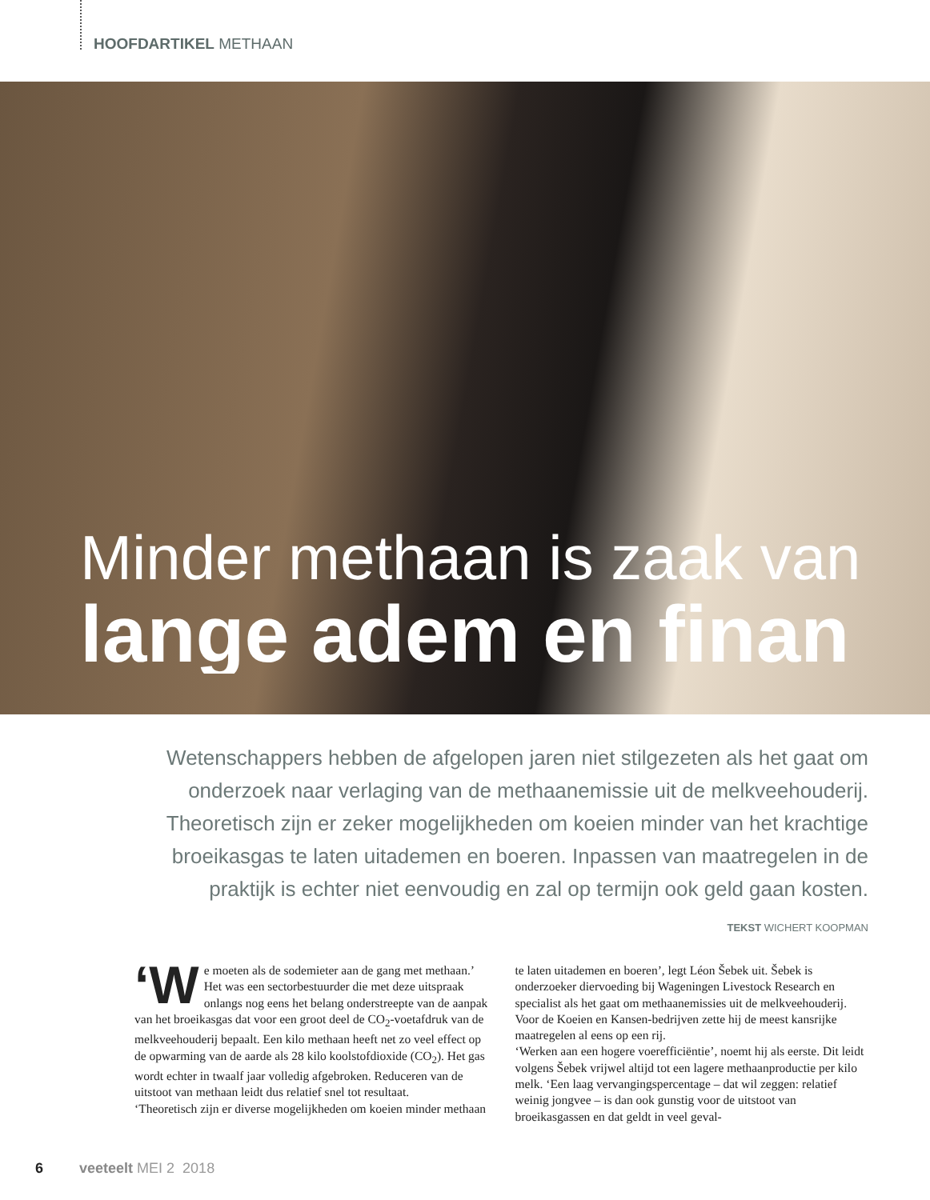HOOFDARTIKEL METHAAN
Minder methaan is zaak van
lange adem en finan
Wetenschappers hebben de afgelopen jaren niet stilgezeten als het gaat om onderzoek naar verlaging van de methaanemissie uit de melkveehouderij. Theoretisch zijn er zeker mogelijkheden om koeien minder van het krachtige broeikasgas te laten uitademen en boeren. Inpassen van maatregelen in de praktijk is echter niet eenvoudig en zal op termijn ook geld gaan kosten.
TEKST WICHERT KOOPMAN
‘W e moeten als de sodemieter aan de gang met methaan.’ Het was een sectorbestuurder die met deze uitspraak onlangs nog eens het belang onderstreepte van de aanpak van het broeikasgas dat voor een groot deel de CO<sub>2</sub>-voetafdruk van de melkveehouderij bepaalt. Een kilo methaan heeft net zo veel effect op de opwarming van de aarde als 28 kilo koolstofdioxide (CO<sub>2</sub>). Het gas wordt echter in twaalf jaar volledig afgebroken. Reduceren van de uitstoot van methaan leidt dus relatief snel tot resultaat.
‘Theoretisch zijn er diverse mogelijkheden om koeien minder methaan te laten uitademen en boeren’, legt Léon Šebek uit. Šebek is onderzoeker diervoeding bij Wageningen Livestock Research en specialist als het gaat om methaanemissies uit de melkveehouderij. Voor de Koeien en Kansen-bedrijven zette hij de meest kansrijke maatregelen al eens op een rij.
‘Werken aan een hogere voerefficiëntie’, noemt hij als eerste. Dit leidt volgens Šebek vrijwel altijd tot een lagere methaanproductie per kilo melk. ‘Een laag vervangingspercentage – dat wil zeggen: relatief weinig jongvee – is dan ook gunstig voor de uitstoot van broeikasgassen en dat geldt in veel geval-
6 veeteelt MEI 2 2018